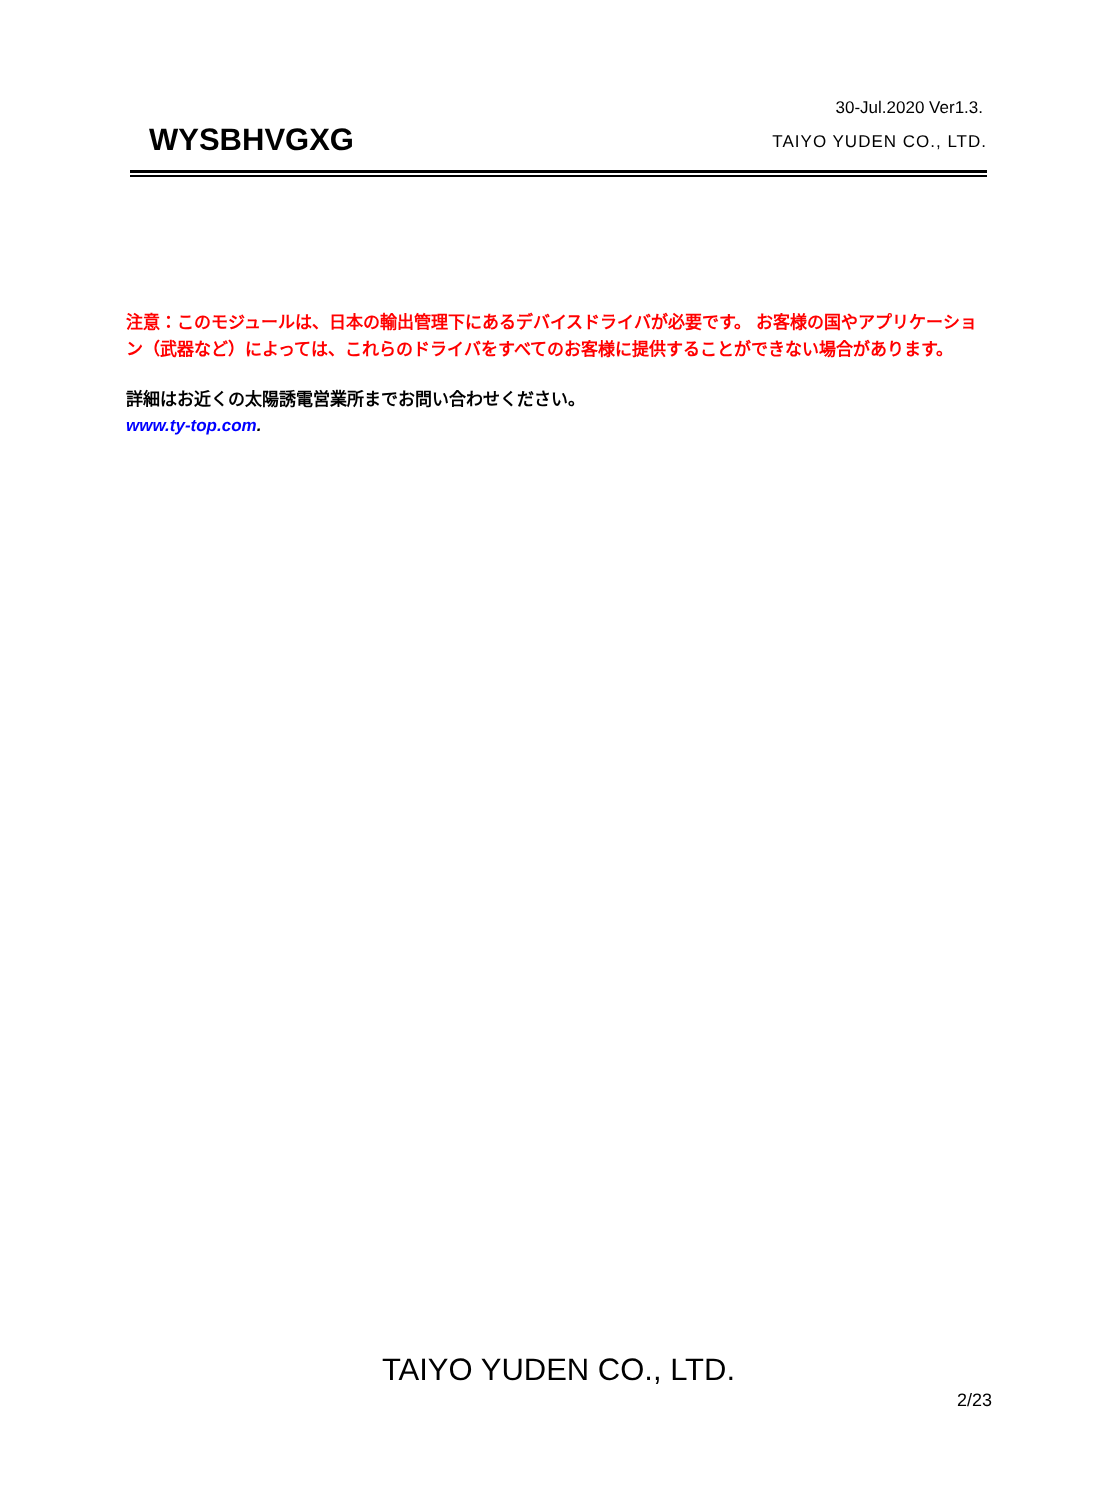30-Jul.2020 Ver1.3.
WYSBHVGXG
TAIYO YUDEN CO., LTD.
注意：このモジュールは、日本の輸出管理下にあるデバイスドライバが必要です。 お客様の国やアプリケーション（武器など）によっては、これらのドライバをすべてのお客様に提供することができない場合があります。
詳細はお近くの太陽誘電営業所までお問い合わせください。
www.ty-top.com.
TAIYO YUDEN CO., LTD.
2/23